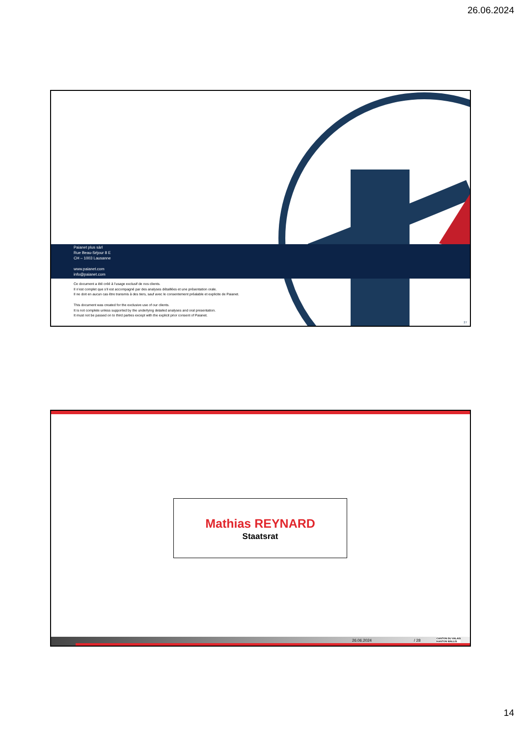26.06.2024
Paianet plus sàrl
Rue Beau-Séjour 8 E
CH – 1003 Lausanne
www.paianet.com
info@paianet.com
Ce document a été créé à l’usage exclusif de nos clients.
Il n’est complet que s’il est accompagné par des analyses détaillées et une présentation orale.
Il ne doit en aucun cas être transmis à des tiers, sauf avec le consentement préalable et explicite de Paianet.
This document was created for the exclusive use of our clients.
It is not complete unless supported by the underlying detailed analyses and oral presentation.
It must not be passed on to third parties except with the explicit prior consent of Paianet.
27
Mathias REYNARD
Staatsrat
26.06.2024 / 28 CANTON DU VALAIS
KANTON WALLIS
14